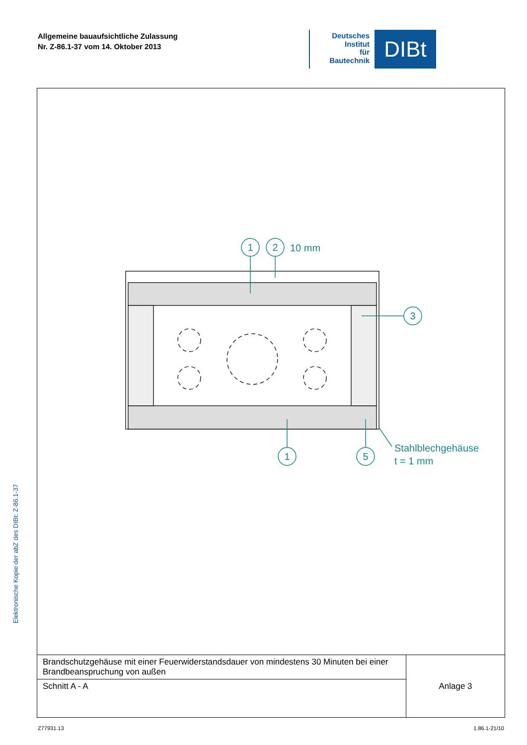Allgemeine bauaufsichtliche Zulassung
Nr. Z-86.1-37 vom 14. Oktober 2013
Deutsches
Institut
für
Bautechnik
DIBt
1
2
3
1
5
10 mm
Stahlblechgehäuse
t = 1 mm
| Brandschutzgehäuse mit einer Feuerwiderstandsdauer von mindestens 30 Minuten bei einer Brandbeanspruchung von außen | Anlage 3 |
| Schnitt A - A | |
Elektronische Kopie der abZ des DIBt: Z-86.1-37
Z77931.13 1.86.1-21/10